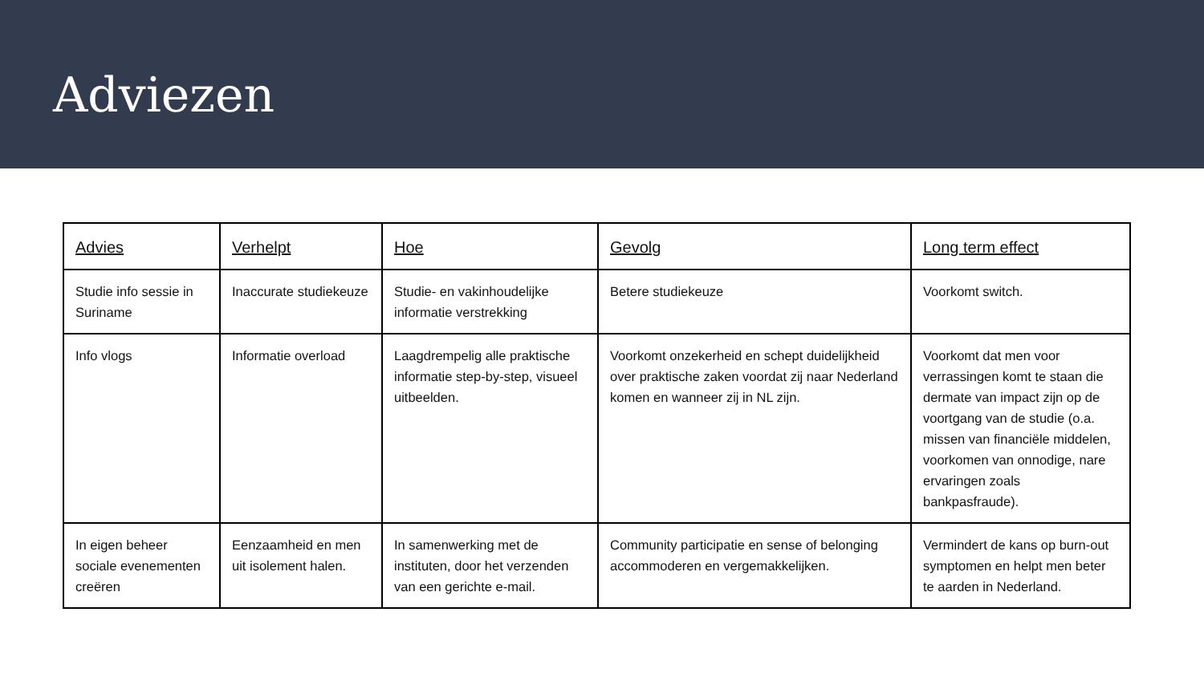Adviezen
| Advies | Verhelpt | Hoe | Gevolg | Long term effect |
| --- | --- | --- | --- | --- |
| Studie info sessie in Suriname | Inaccurate studiekeuze | Studie- en vakinhoudelijke informatie verstrekking | Betere studiekeuze | Voorkomt switch. |
| Info vlogs | Informatie overload | Laagdrempelig alle praktische informatie step-by-step, visueel uitbeelden. | Voorkomt onzekerheid en schept duidelijkheid over praktische zaken voordat zij naar Nederland komen en wanneer zij in NL zijn. | Voorkomt dat men voor verrassingen komt te staan die dermate van impact zijn op de voortgang van de studie (o.a. missen van financiële middelen, voorkomen van onnodige, nare ervaringen zoals bankpasfraude). |
| In eigen beheer sociale evenementen creëren | Eenzaamheid en men uit isolement halen. | In samenwerking met de instituten, door het verzenden van een gerichte e-mail. | Community participatie en sense of belonging accommoderen en vergemakkelijken. | Vermindert de kans op burn-out symptomen en helpt men beter te aarden in Nederland. |